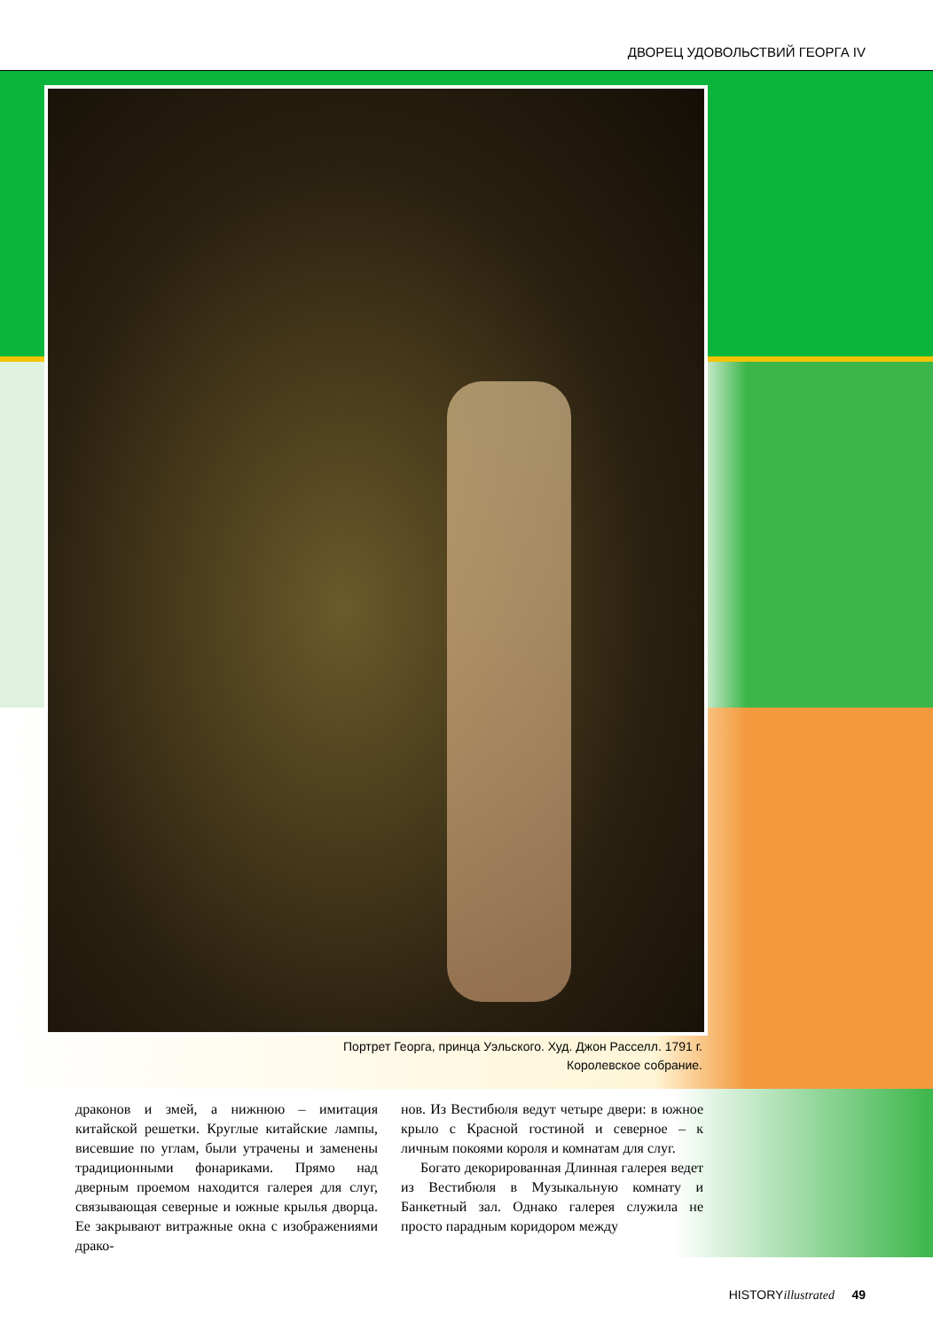ДВОРЕЦ УДОВОЛЬСТВИЙ ГЕОРГА IV
Портрет Георга, принца Уэльского. Худ. Джон Расселл. 1791 г.
Королевское собрание.
драконов и змей, а нижнюю – имитация китайской решетки. Круглые китайские лампы, висевшие по углам, были утрачены и заменены традиционными фонариками. Прямо над дверным проемом находится галерея для слуг, связывающая северные и южные крылья дворца. Ее закрывают витражные окна с изображениями драко-
нов. Из Вестибюля ведут четыре двери: в южное крыло с Красной гостиной и северное – к личным покоями короля и комнатам для слуг.
Богато декорированная Длинная галерея ведет из Вестибюля в Музыкальную комнату и Банкетный зал. Однако галерея служила не просто парадным коридором между
HISTORYillustrated 49